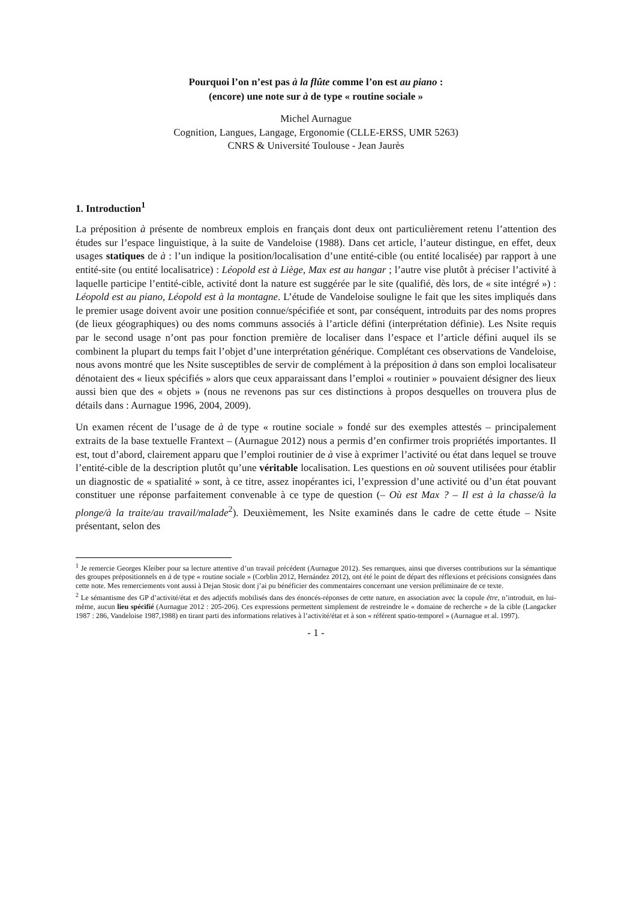Pourquoi l’on n’est pas à la flûte comme l’on est au piano :
(encore) une note sur à de type « routine sociale »
Michel Aurnague
Cognition, Langues, Langage, Ergonomie (CLLE-ERSS, UMR 5263)
CNRS & Université Toulouse - Jean Jaurès
1. Introduction<sup>1</sup>
La préposition à présente de nombreux emplois en français dont deux ont particulièrement retenu l’attention des études sur l’espace linguistique, à la suite de Vandeloise (1988). Dans cet article, l’auteur distingue, en effet, deux usages statiques de à : l’un indique la position/localisation d’une entité-cible (ou entité localisée) par rapport à une entité-site (ou entité localisatrice) : Léopold est à Liège, Max est au hangar ; l’autre vise plutôt à préciser l’activité à laquelle participe l’entité-cible, activité dont la nature est suggérée par le site (qualifié, dès lors, de « site intégré ») : Léopold est au piano, Léopold est à la montagne. L’étude de Vandeloise souligne le fait que les sites impliqués dans le premier usage doivent avoir une position connue/spécifiée et sont, par conséquent, introduits par des noms propres (de lieux géographiques) ou des noms communs associés à l’article défini (interprétation définie). Les Nsite requis par le second usage n’ont pas pour fonction première de localiser dans l’espace et l’article défini auquel ils se combinent la plupart du temps fait l’objet d’une interprétation générique. Complétant ces observations de Vandeloise, nous avons montré que les Nsite susceptibles de servir de complément à la préposition à dans son emploi localisateur dénotaient des « lieux spécifiés » alors que ceux apparaissant dans l’emploi « routinier » pouvaient désigner des lieux aussi bien que des « objets » (nous ne revenons pas sur ces distinctions à propos desquelles on trouvera plus de détails dans : Aurnague 1996, 2004, 2009).
Un examen récent de l’usage de à de type « routine sociale » fondé sur des exemples attestés – principalement extraits de la base textuelle Frantext – (Aurnague 2012) nous a permis d’en confirmer trois propriétés importantes. Il est, tout d’abord, clairement apparu que l’emploi routinier de à vise à exprimer l’activité ou état dans lequel se trouve l’entité-cible de la description plutôt qu’une véritable localisation. Les questions en où souvent utilisées pour établir un diagnostic de « spatialité » sont, à ce titre, assez inopérantes ici, l’expression d’une activité ou d’un état pouvant constituer une réponse parfaitement convenable à ce type de question (– Où est Max ? – Il est à la chasse/à la plonge/à la traite/au travail/malade<sup>2</sup>). Deuxièmement, les Nsite examinés dans le cadre de cette étude – Nsite présentant, selon des
<sup>1</sup> Je remercie Georges Kleiber pour sa lecture attentive d’un travail précédent (Aurnague 2012). Ses remarques, ainsi que diverses contributions sur la sémantique des groupes prépositionnels en à de type « routine sociale » (Corblin 2012, Hernández 2012), ont été le point de départ des réflexions et précisions consignées dans cette note. Mes remerciements vont aussi à Dejan Stosic dont j’ai pu bénéficier des commentaires concernant une version préliminaire de ce texte.
<sup>2</sup> Le sémantisme des GP d’activité/état et des adjectifs mobilisés dans des énoncés-réponses de cette nature, en association avec la copule être, n’introduit, en lui-même, aucun lieu spécifié (Aurnague 2012 : 205-206). Ces expressions permettent simplement de restreindre le « domaine de recherche » de la cible (Langacker 1987 : 286, Vandeloise 1987,1988) en tirant parti des informations relatives à l’activité/état et à son « référent spatio-temporel » (Aurnague et al. 1997).
- 1 -